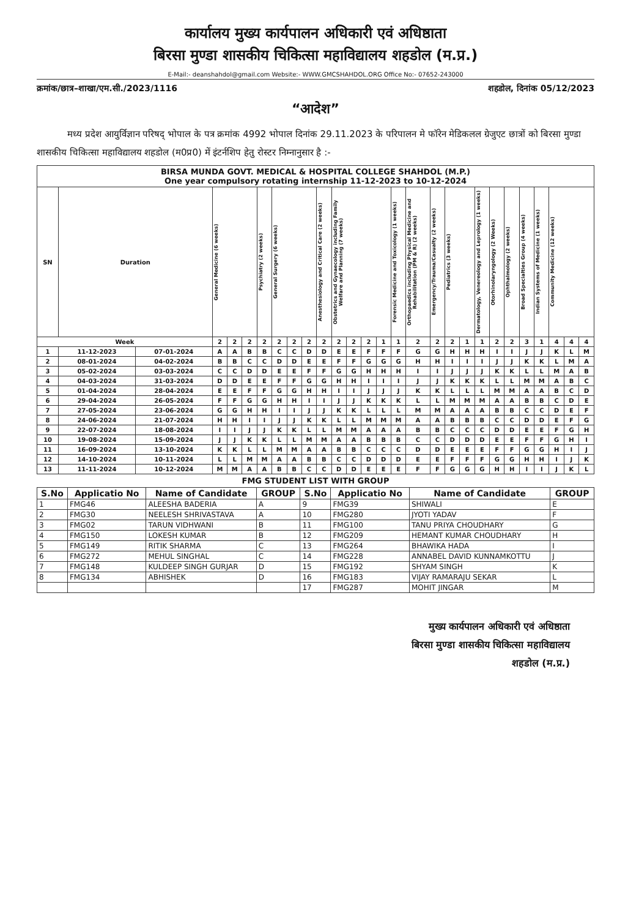कार्यालय मुख्य कार्यपालन अधिकारी एवं अधिष्ठाता
बिरसा मुण्डा शासकीय चिकित्सा महाविद्यालय शहडोल (म.प्र.)
E-Mail:- deanshahdol@gmail.com Website:- WWW.GMCSHAHDOL.ORG Office No:- 07652-243000
क्रमांक/छात्र–शाखा/एम.सी./2023/1116 शहडोल, दिनांक 05/12/2023
“आदेश”
मध्य प्रदेश आयुर्विज्ञान परिषद् भोपाल के पत्र क्रमांक 4992 भोपाल दिनांक 29.11.2023 के परिपालन मे फॉरेन मेडिकलल ग्रेजुएट छात्रों को बिरसा मुण्डा शासकीय चिकित्सा महाविद्यालय शहडोल (म0प्र0) में इंटर्नशिप हेतु रोस्टर निम्नानुसार है :-
| BIRSA MUNDA GOVT. MEDICAL & HOSPITAL COLLEGE SHAHDOL (M.P.) One year compulsory rotating internship 11-12-2023 to 10-12-2024 | | | | | | | | | | | | | | | | | | | | | | | | | | | |
| --- | --- | --- | --- | --- | --- | --- | --- | --- | --- | --- | --- | --- | --- | --- | --- | --- | --- | --- | --- | --- | --- | --- | --- | --- | --- | --- | --- |
| SN | Duration | | General Medicine (6 weeks) | | | Psychiatry (2 weeks) | General Surgery (6 weeks) | | | Anesthesiology and Critical Care (2 weeks) | Obstetrics and Gynaecology including Family Welfare and Planning (7 weeks) | | | | Forensic Medicine and Toxicology (1 weeks) | Orthopaedics including Physical Medicine and Rehabilitation (PM & R) (2 weeks) | Emergency/Trauma/Casualty (2 weeks) | Pediatrics (3 weeks) | | Dermatology, Venereology and Leprology (1 weeks) | Otorhinolaryngology (2 Weeks) | Ophthalmology (2 weeks) | Broad Specialties Group (4 weeks) | Indian Systems of Medicine (1 weeks) | Community Medicine (12 weeks) | | |
| Week | | | 2 | 2 | 2 | 2 | 2 | 2 | 2 | 2 | 2 | 2 | 2 | 1 | 1 | 2 | 2 | 2 | 1 | 1 | 2 | 2 | 3 | 1 | 4 | 4 | 4 |
| 1 | 11-12-2023 | 07-01-2024 | A | A | B | B | C | C | D | D | E | E | F | F | F | G | G | H | H | H | I | I | J | J | K | L | M |
| 2 | 08-01-2024 | 04-02-2024 | B | B | C | C | D | D | E | E | F | F | G | G | G | H | H | I | I | I | J | J | K | K | L | M | A |
| 3 | 05-02-2024 | 03-03-2024 | C | C | D | D | E | E | F | F | G | G | H | H | H | I | I | J | J | J | K | K | L | L | M | A | B |
| 4 | 04-03-2024 | 31-03-2024 | D | D | E | E | F | F | G | G | H | H | I | I | I | J | J | K | K | K | L | L | M | M | A | B | C |
| 5 | 01-04-2024 | 28-04-2024 | E | E | F | F | G | G | H | H | I | I | J | J | J | K | K | L | L | L | M | M | A | A | B | C | D |
| 6 | 29-04-2024 | 26-05-2024 | F | F | G | G | H | H | I | I | J | J | K | K | K | L | L | M | M | M | A | A | B | B | C | D | E |
| 7 | 27-05-2024 | 23-06-2024 | G | G | H | H | I | I | J | J | K | K | L | L | L | M | M | A | A | A | B | B | C | C | D | E | F |
| 8 | 24-06-2024 | 21-07-2024 | H | H | I | I | J | J | K | K | L | L | M | M | M | A | A | B | B | B | C | C | D | D | E | F | G |
| 9 | 22-07-2024 | 18-08-2024 | I | I | J | J | K | K | L | L | M | M | A | A | A | B | B | C | C | C | D | D | E | E | F | G | H |
| 10 | 19-08-2024 | 15-09-2024 | J | J | K | K | L | L | M | M | A | A | B | B | B | C | C | D | D | D | E | E | F | F | G | H | I |
| 11 | 16-09-2024 | 13-10-2024 | K | K | L | L | M | M | A | A | B | B | C | C | C | D | D | E | E | E | F | F | G | G | H | I | J |
| 12 | 14-10-2024 | 10-11-2024 | L | L | M | M | A | A | B | B | C | C | D | D | D | E | E | F | F | F | G | G | H | H | I | J | K |
| 13 | 11-11-2024 | 10-12-2024 | M | M | A | A | B | B | C | C | D | D | E | E | E | F | F | G | G | G | H | H | I | I | J | K | L |
FMG STUDENT LIST WITH GROUP
| S.No | Applicatio No | Name of Candidate | GROUP | S.No | Applicatio No | Name of Candidate | GROUP |
| --- | --- | --- | --- | --- | --- | --- | --- |
| 1 | FMG46 | ALEESHA BADERIA | A | 9 | FMG39 | SHIWALI | E |
| 2 | FMG30 | NEELESH SHRIVASTAVA | A | 10 | FMG280 | JYOTI YADAV | F |
| 3 | FMG02 | TARUN VIDHWANI | B | 11 | FMG100 | TANU PRIYA CHOUDHARY | G |
| 4 | FMG150 | LOKESH KUMAR | B | 12 | FMG209 | HEMANT KUMAR CHOUDHARY | H |
| 5 | FMG149 | RITIK SHARMA | C | 13 | FMG264 | BHAWIKA HADA | I |
| 6 | FMG272 | MEHUL SINGHAL | C | 14 | FMG228 | ANNABEL DAVID KUNNAMKOTTU | J |
| 7 | FMG148 | KULDEEP SINGH GURJAR | D | 15 | FMG192 | SHYAM SINGH | K |
| 8 | FMG134 | ABHISHEK | D | 16 | FMG183 | VIJAY RAMARAJU SEKAR | L |
| | | | | 17 | FMG287 | MOHIT JINGAR | M |
मुख्य कार्यपालन अधिकारी एवं अधिष्ठाता
बिरसा मुण्डा शासकीय चिकित्सा महाविद्यालय
शहडोल (म.प्र.)